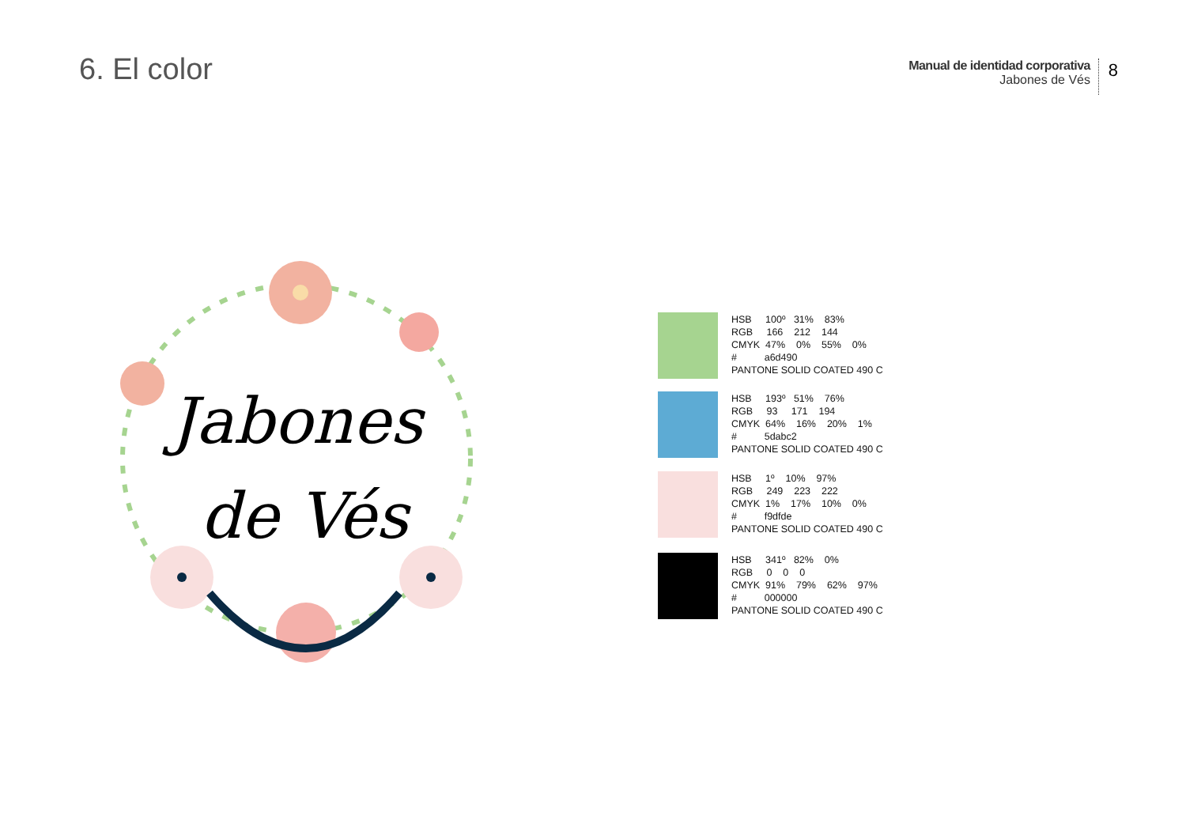6. El color
Manual de identidad corporativa
Jabones de Vés
8
Jabones
de Vés
HSB 100º 31% 83% RGB 166 212 144 CMYK 47% 0% 55% 0% # a6d490 PANTONE SOLID COATED 490 C
HSB 193º 51% 76% RGB 93 171 194 CMYK 64% 16% 20% 1% # 5dabc2 PANTONE SOLID COATED 490 C
HSB 1º 10% 97% RGB 249 223 222 CMYK 1% 17% 10% 0% # f9dfde PANTONE SOLID COATED 490 C
HSB 341º 82% 0% RGB 0 0 0 CMYK 91% 79% 62% 97% # 000000 PANTONE SOLID COATED 490 C